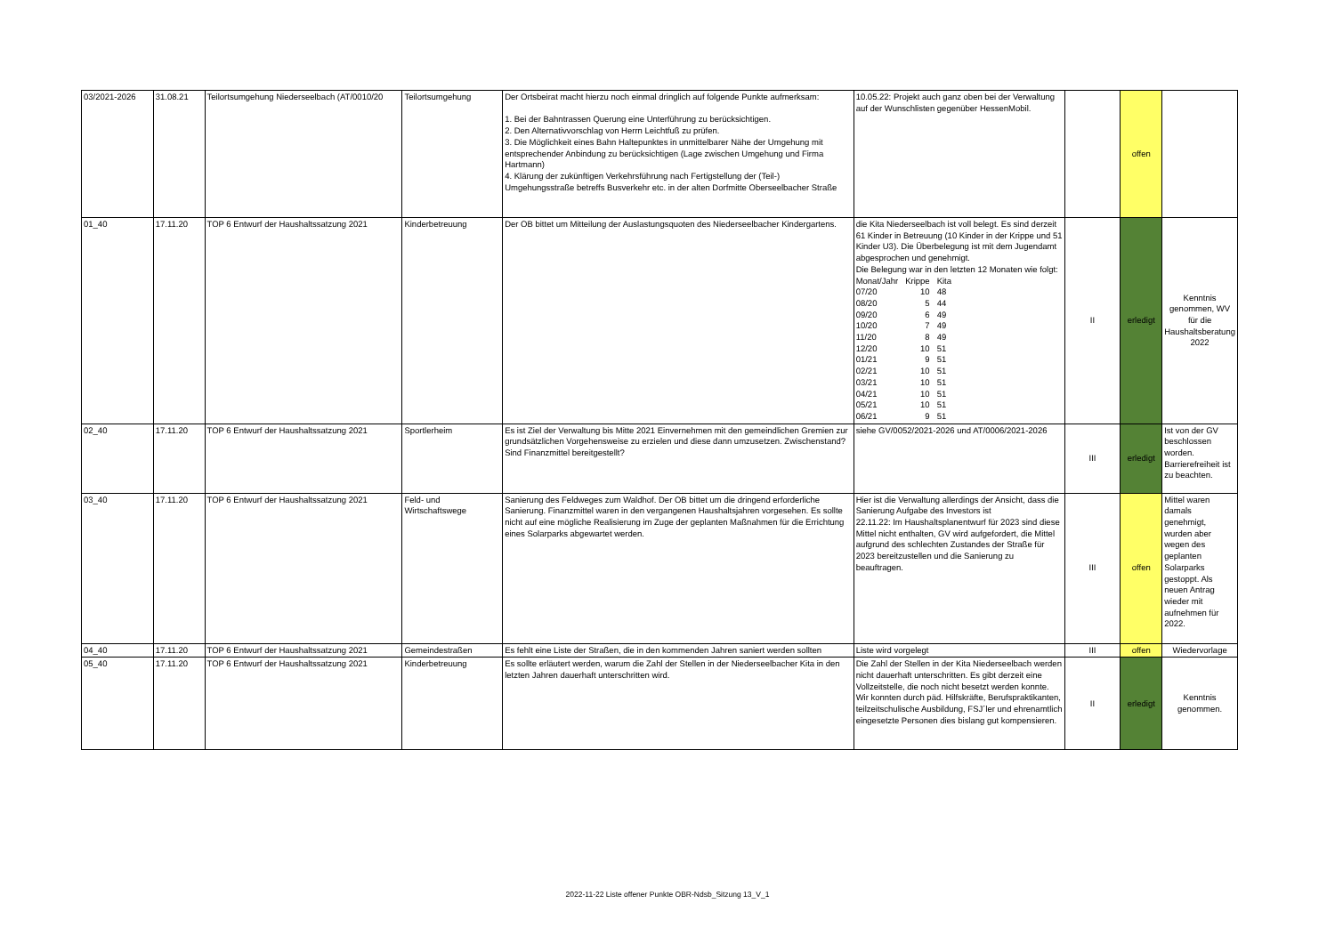| 03/2021-2026 | 31.08.21 | Teilortsumgehung Niederseelbach (AT/0010/20 | Teilortsumgehung | Der Ortsbeirat macht hierzu noch einmal dringlich auf folgende Punkte aufmerksam: 1. Bei der Bahntrassen Querung eine Unterführung zu berücksichtigen. 2. Den Alternativvorschlag von Herrn Leichtfuß zu prüfen. 3. Die Möglichkeit eines Bahn Haltepunktes in unmittelbarer Nähe der Umgehung mit entsprechender Anbindung zu berücksichtigen (Lage zwischen Umgehung und Firma Hartmann) 4. Klärung der zukünftigen Verkehrsführung nach Fertigstellung der (Teil-) Umgehungsstraße betreffs Busverkehr etc. in der alten Dorfmitte Oberseelbacher Straße | 10.05.22: Projekt auch ganz oben bei der Verwaltung auf der Wunschlisten gegenüber HessenMobil. | | offen | |
| 01_40 | 17.11.20 | TOP 6 Entwurf der Haushaltssatzung 2021 | Kinderbetreuung | Der OB bittet um Mitteilung der Auslastungsquoten des Niederseelbacher Kindergartens. | die Kita Niederseelbach ist voll belegt. Es sind derzeit 61 Kinder in Betreuung (10 Kinder in der Krippe und 51 Kinder U3). Die Überbelegung ist mit dem Jugendamt abgesprochen und genehmigt. Die Belegung war in den letzten 12 Monaten wie folgt: / Monat/Jahr / Krippe / Kita / / 07/20 / 10 / 48 / / 08/20 / 5 / 44 / / 09/20 / 6 / 49 / / 10/20 / 7 / 49 / / 11/20 / 8 / 49 / / 12/20 / 10 / 51 / / 01/21 / 9 / 51 / / 02/21 / 10 / 51 / / 03/21 / 10 / 51 / / 04/21 / 10 / 51 / / 05/21 / 10 / 51 / / 06/21 / 9 / 51 / | II | erledigt | Kenntnis genommen, WV für die Haushaltsberatung 2022 |
| 02_40 | 17.11.20 | TOP 6 Entwurf der Haushaltssatzung 2021 | Sportlerheim | Es ist Ziel der Verwaltung bis Mitte 2021 Einvernehmen mit den gemeindlichen Gremien zur grundsätzlichen Vorgehensweise zu erzielen und diese dann umzusetzen. Zwischenstand? Sind Finanzmittel bereitgestellt? | siehe GV/0052/2021-2026 und AT/0006/2021-2026 | III | erledigt | Ist von der GV beschlossen worden. Barrierefreiheit ist zu beachten. |
| 03_40 | 17.11.20 | TOP 6 Entwurf der Haushaltssatzung 2021 | Feld- und Wirtschaftswege | Sanierung des Feldweges zum Waldhof. Der OB bittet um die dringend erforderliche Sanierung. Finanzmittel waren in den vergangenen Haushaltsjahren vorgesehen. Es sollte nicht auf eine mögliche Realisierung im Zuge der geplanten Maßnahmen für die Errichtung eines Solarparks abgewartet werden. | Hier ist die Verwaltung allerdings der Ansicht, dass die Sanierung Aufgabe des Investors ist 22.11.22: Im Haushaltsplanentwurf für 2023 sind diese Mittel nicht enthalten, GV wird aufgefordert, die Mittel aufgrund des schlechten Zustandes der Straße für 2023 bereitzustellen und die Sanierung zu beauftragen. | III | offen | Mittel waren damals genehmigt, wurden aber wegen des geplanten Solarparks gestoppt. Als neuen Antrag wieder mit aufnehmen für 2022. |
| 04_40 | 17.11.20 | TOP 6 Entwurf der Haushaltssatzung 2021 | Gemeindestraßen | Es fehlt eine Liste der Straßen, die in den kommenden Jahren saniert werden sollten | Liste wird vorgelegt | III | offen | Wiedervorlage |
| 05_40 | 17.11.20 | TOP 6 Entwurf der Haushaltssatzung 2021 | Kinderbetreuung | Es sollte erläutert werden, warum die Zahl der Stellen in der Niederseelbacher Kita in den letzten Jahren dauerhaft unterschritten wird. | Die Zahl der Stellen in der Kita Niederseelbach werden nicht dauerhaft unterschritten. Es gibt derzeit eine Vollzeitstelle, die noch nicht besetzt werden konnte. Wir konnten durch päd. Hilfskräfte, Berufspraktikanten, teilzeitschulische Ausbildung, FSJ´ler und ehrenamtlich eingesetzte Personen dies bislang gut kompensieren. | II | erledigt | Kenntnis genommen. |
2022-11-22 Liste offener Punkte OBR-Ndsb_Sitzung 13_V_1